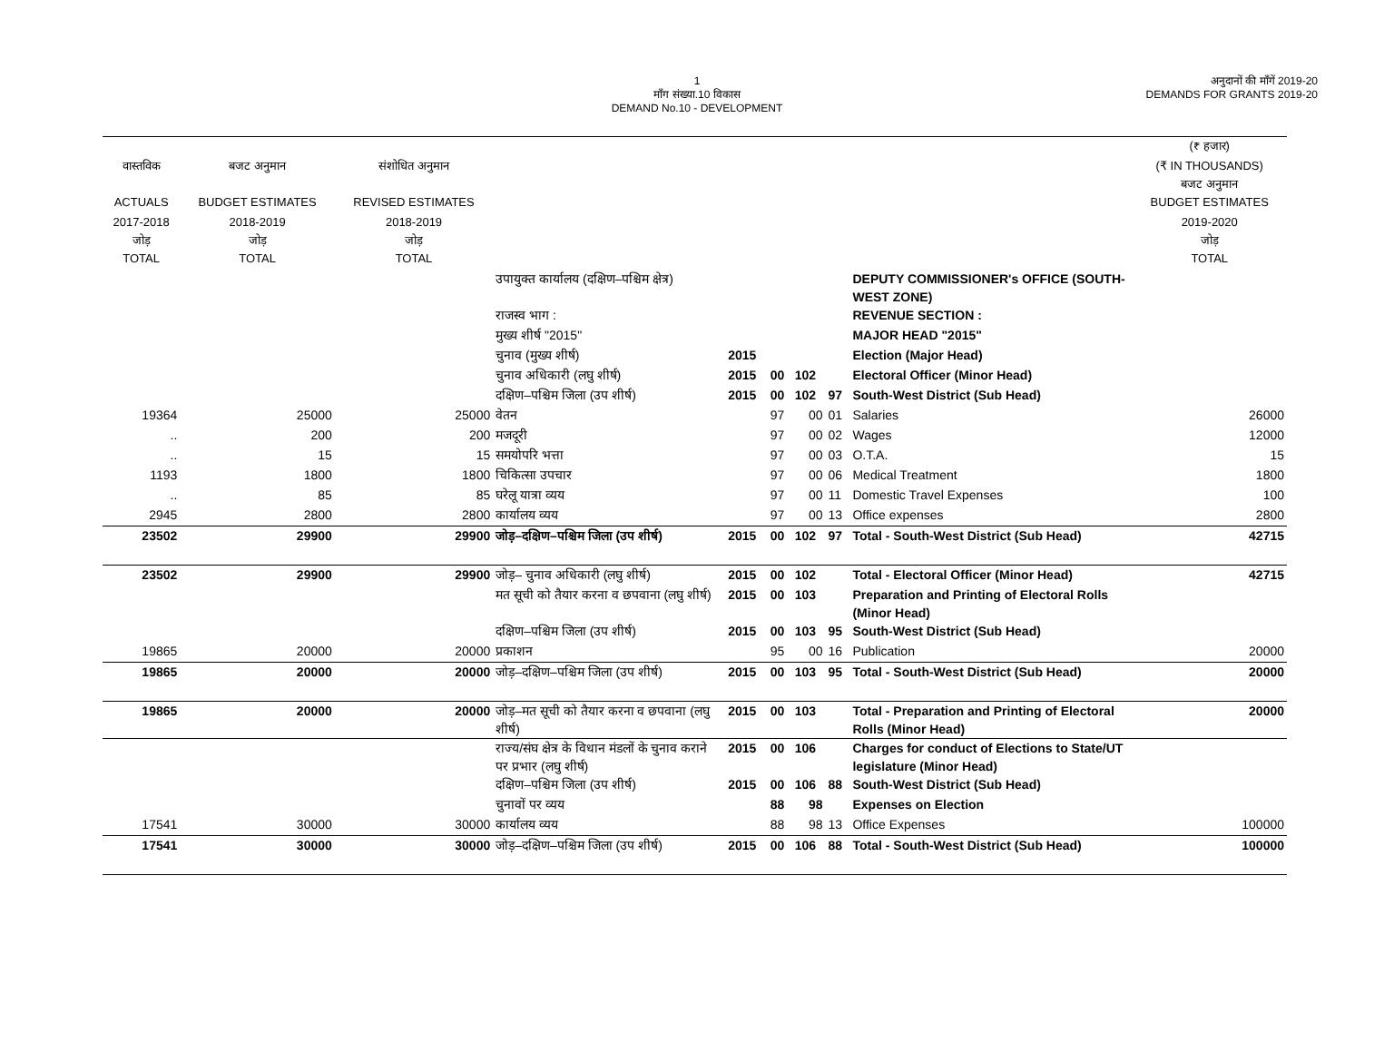1
माँग संख्या.10 विकास
DEMAND No.10 - DEVELOPMENT
अनुदानों की माँगें 2019-20
DEMANDS FOR GRANTS 2019-20
| | | | | | | | | | (₹ हजार) |
| --- | --- | --- | --- | --- | --- | --- | --- | --- | --- |
| वास्तविक | बजट अनुमान | संशोधित अनुमान | | | | | | | (₹ IN THOUSANDS) बजट अनुमान |
| ACTUALS | BUDGET ESTIMATES | REVISED ESTIMATES | | | | | | | BUDGET ESTIMATES |
| 2017-2018 जोड़ | 2018-2019 जोड़ | 2018-2019 जोड़ | | | | | | | 2019-2020 जोड़ |
| TOTAL | TOTAL | TOTAL | | | | | | | TOTAL |
| | | | उपायुक्त कार्यालय (दक्षिण–पश्चिम क्षेत्र) | | | | | DEPUTY COMMISSIONER's OFFICE (SOUTH-WEST ZONE) | |
| | | | राजस्व भाग : | | | | | REVENUE SECTION : | |
| | | | मुख्य शीर्ष "2015" | | | | | MAJOR HEAD "2015" | |
| | | | चुनाव (मुख्य शीर्ष) | 2015 | | | | Election (Major Head) | |
| | | | चुनाव अधिकारी (लघु शीर्ष) | 2015 | 00 | 102 | | Electoral Officer (Minor Head) | |
| | | | दक्षिण–पश्चिम जिला (उप शीर्ष) | 2015 | 00 | 102 | 97 | South-West District (Sub Head) | |
| 19364 | 25000 | 25000 | वेतन | | 97 | 00 | 01 | Salaries | 26000 |
| .. | 200 | 200 | मजदूरी | | 97 | 00 | 02 | Wages | 12000 |
| .. | 15 | 15 | समयोपरि भत्ता | | 97 | 00 | 03 | O.T.A. | 15 |
| 1193 | 1800 | 1800 | चिकित्सा उपचार | | 97 | 00 | 06 | Medical Treatment | 1800 |
| .. | 85 | 85 | घरेलू यात्रा व्यय | | 97 | 00 | 11 | Domestic Travel Expenses | 100 |
| 2945 | 2800 | 2800 | कार्यालय व्यय | | 97 | 00 | 13 | Office expenses | 2800 |
| 23502 | 29900 | 29900 | जोड़–दक्षिण–पश्चिम जिला (उप शीर्ष) | 2015 | 00 | 102 | 97 | Total - South-West District (Sub Head) | 42715 |
| 23502 | 29900 | 29900 | जोड़– चुनाव अधिकारी (लघु शीर्ष) | 2015 | 00 | 102 | | Total - Electoral Officer (Minor Head) | 42715 |
| | | | मत सूची को तैयार करना व छपवाना (लघु शीर्ष) | 2015 | 00 | 103 | | Preparation and Printing of Electoral Rolls (Minor Head) | |
| | | | दक्षिण–पश्चिम जिला (उप शीर्ष) | 2015 | 00 | 103 | 95 | South-West District (Sub Head) | |
| 19865 | 20000 | 20000 | प्रकाशन | | 95 | 00 | 16 | Publication | 20000 |
| 19865 | 20000 | 20000 | जोड़–दक्षिण–पश्चिम जिला (उप शीर्ष) | 2015 | 00 | 103 | 95 | Total - South-West District (Sub Head) | 20000 |
| 19865 | 20000 | 20000 | जोड़–मत सूची को तैयार करना व छपवाना (लघु शीर्ष) | 2015 | 00 | 103 | | Total - Preparation and Printing of Electoral Rolls (Minor Head) | 20000 |
| | | | राज्य/संघ क्षेत्र के विधान मंडलों के चुनाव कराने पर प्रभार (लघु शीर्ष) | 2015 | 00 | 106 | | Charges for conduct of Elections to State/UT legislature (Minor Head) | |
| | | | दक्षिण–पश्चिम जिला (उप शीर्ष) | 2015 | 00 | 106 | 88 | South-West District (Sub Head) | |
| | | | चुनावों पर व्यय | | 88 | 98 | | Expenses on Election | |
| 17541 | 30000 | 30000 | कार्यालय व्यय | | 88 | 98 | 13 | Office Expenses | 100000 |
| 17541 | 30000 | 30000 | जोड़–दक्षिण–पश्चिम जिला (उप शीर्ष) | 2015 | 00 | 106 | 88 | Total - South-West District (Sub Head) | 100000 |